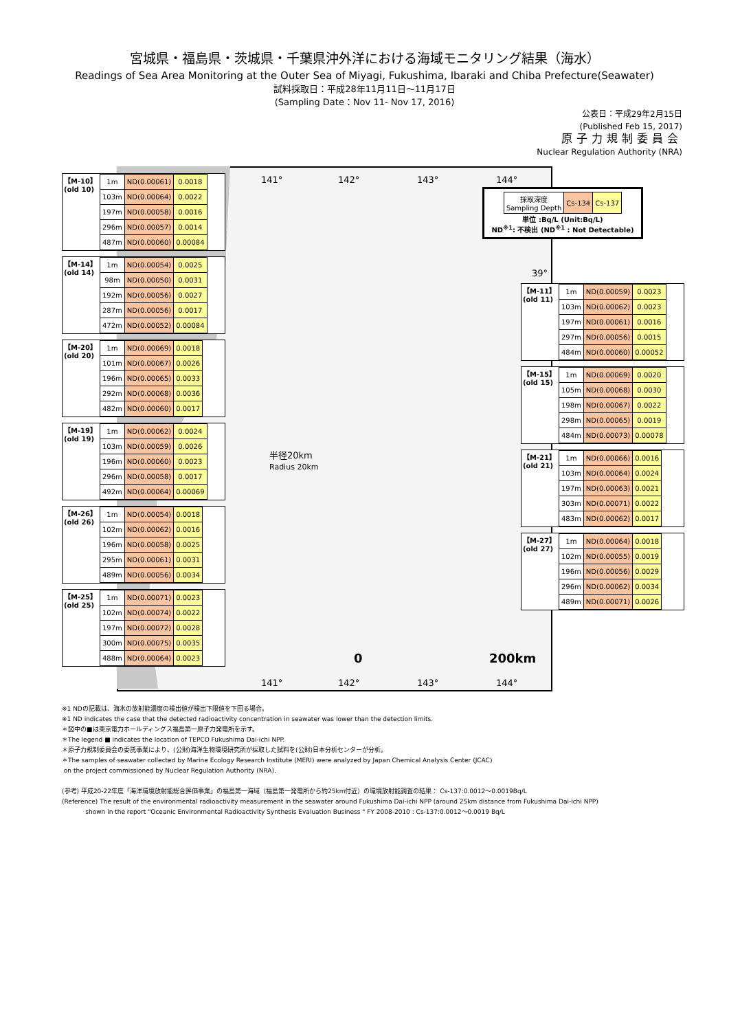宮城県・福島県・茨城県・千葉県沖外洋における海域モニタリング結果（海水）
Readings of Sea Area Monitoring at the Outer Sea of Miyagi, Fukushima, Ibaraki and Chiba Prefecture(Seawater)
試料採取日：平成28年11月11日～11月17日
(Sampling Date：Nov 11- Nov 17, 2016)
公表日：平成29年2月15日
(Published Feb 15, 2017)
原子力規制委員会
Nuclear Regulation Authority (NRA)
141° 142° 143° 144°
39°
半径20km
Radius 20km
0 200km
141° 142° 143° 144°
| 採取深度 Sampling Depth | Cs-134 | Cs-137 |
単位 :Bq/L (Unit:Bq/L)
ND<sup>※1</sup>: 不検出 (ND<sup>※1</sup> : Not Detectable)
【M-10】
(old 10)
| 1m | ND(0.00061) | 0.0018 |
| 103m | ND(0.00064) | 0.0022 |
| 197m | ND(0.00058) | 0.0016 |
| 296m | ND(0.00057) | 0.0014 |
| 487m | ND(0.00060) | 0.00084 |
【M-14】
(old 14)
| 1m | ND(0.00054) | 0.0025 |
| 98m | ND(0.00050) | 0.0031 |
| 192m | ND(0.00056) | 0.0027 |
| 287m | ND(0.00056) | 0.0017 |
| 472m | ND(0.00052) | 0.00084 |
【M-20】
(old 20)
| 1m | ND(0.00069) | 0.0018 |
| 101m | ND(0.00067) | 0.0026 |
| 196m | ND(0.00065) | 0.0033 |
| 292m | ND(0.00068) | 0.0036 |
| 482m | ND(0.00060) | 0.0017 |
【M-19】
(old 19)
| 1m | ND(0.00062) | 0.0024 |
| 103m | ND(0.00059) | 0.0026 |
| 196m | ND(0.00060) | 0.0023 |
| 296m | ND(0.00058) | 0.0017 |
| 492m | ND(0.00064) | 0.00069 |
【M-26】
(old 26)
| 1m | ND(0.00054) | 0.0018 |
| 102m | ND(0.00062) | 0.0016 |
| 196m | ND(0.00058) | 0.0025 |
| 295m | ND(0.00061) | 0.0031 |
| 489m | ND(0.00056) | 0.0034 |
【M-25】
(old 25)
| 1m | ND(0.00071) | 0.0023 |
| 102m | ND(0.00074) | 0.0022 |
| 197m | ND(0.00072) | 0.0028 |
| 300m | ND(0.00075) | 0.0035 |
| 488m | ND(0.00064) | 0.0023 |
【M-11】
(old 11)
| 1m | ND(0.00059) | 0.0023 |
| 103m | ND(0.00062) | 0.0023 |
| 197m | ND(0.00061) | 0.0016 |
| 297m | ND(0.00056) | 0.0015 |
| 484m | ND(0.00060) | 0.00052 |
【M-15】
(old 15)
| 1m | ND(0.00069) | 0.0020 |
| 105m | ND(0.00068) | 0.0030 |
| 198m | ND(0.00067) | 0.0022 |
| 298m | ND(0.00065) | 0.0019 |
| 484m | ND(0.00073) | 0.00078 |
【M-21】
(old 21)
| 1m | ND(0.00066) | 0.0016 |
| 103m | ND(0.00064) | 0.0024 |
| 197m | ND(0.00063) | 0.0021 |
| 303m | ND(0.00071) | 0.0022 |
| 483m | ND(0.00062) | 0.0017 |
【M-27】
(old 27)
| 1m | ND(0.00064) | 0.0018 |
| 102m | ND(0.00055) | 0.0019 |
| 196m | ND(0.00056) | 0.0029 |
| 296m | ND(0.00062) | 0.0034 |
| 489m | ND(0.00071) | 0.0026 |
※1 NDの記載は、海水の放射能濃度の検出値が検出下限値を下回る場合。
※1 ND indicates the case that the detected radioactivity concentration in seawater was lower than the detection limits.
＊図中の■は東京電力ホールディングス福島第一原子力発電所を示す。
＊The legend ■ indicates the location of TEPCO Fukushima Dai-ichi NPP.
＊原子力規制委員会の委託事業により、(公財)海洋生物環境研究所が採取した試料を(公財)日本分析センターが分析。
＊The samples of seawater collected by Marine Ecology Research Institute (MERI) were analyzed by Japan Chemical Analysis Center (JCAC)
on the project commissioned by Nuclear Regulation Authority (NRA).
(参考) 平成20-22年度「海洋環境放射能総合評価事業」の福島第一海域（福島第一発電所から約25km付近）の環境放射能調査の結果： Cs-137:0.0012～0.0019Bq/L
(Reference) The result of the environmental radioactivity measurement in the seawater around Fukushima Dai-ichi NPP (around 25km distance from Fukushima Dai-ichi NPP)
shown in the report "Oceanic Environmental Radioactivity Synthesis Evaluation Business " FY 2008-2010 : Cs-137:0.0012～0.0019 Bq/L